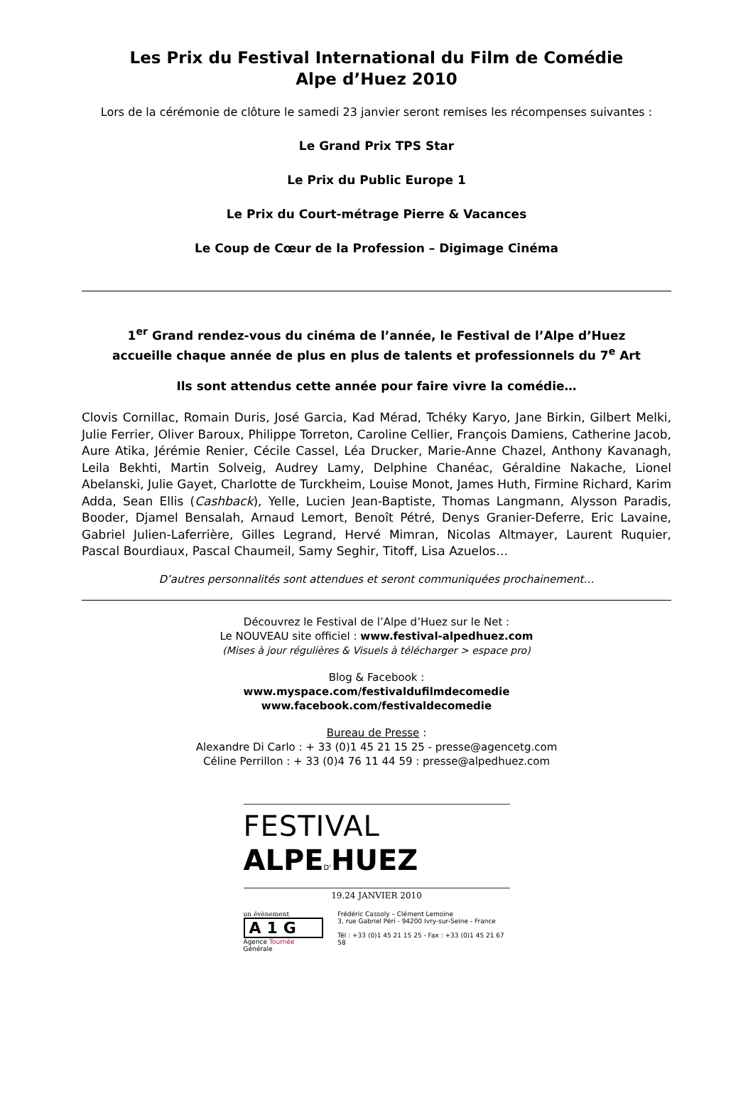Les Prix du Festival International du Film de Comédie
Alpe d’Huez 2010
Lors de la cérémonie de clôture le samedi 23 janvier seront remises les récompenses suivantes :
Le Grand Prix TPS Star
Le Prix du Public Europe 1
Le Prix du Court-métrage Pierre & Vacances
Le Coup de Cœur de la Profession – Digimage Cinéma
1<sup>er</sup> Grand rendez-vous du cinéma de l’année, le Festival de l’Alpe d’Huez
accueille chaque année de plus en plus de talents et professionnels du 7<sup>e</sup> Art
Ils sont attendus cette année pour faire vivre la comédie…
Clovis Cornillac, Romain Duris, José Garcia, Kad Mérad, Tchéky Karyo, Jane Birkin, Gilbert Melki, Julie Ferrier, Oliver Baroux, Philippe Torreton, Caroline Cellier, François Damiens, Catherine Jacob, Aure Atika, Jérémie Renier, Cécile Cassel, Léa Drucker, Marie-Anne Chazel, Anthony Kavanagh, Leila Bekhti, Martin Solveig, Audrey Lamy, Delphine Chanéac, Géraldine Nakache, Lionel Abelanski, Julie Gayet, Charlotte de Turckheim, Louise Monot, James Huth, Firmine Richard, Karim Adda, Sean Ellis (Cashback), Yelle, Lucien Jean-Baptiste, Thomas Langmann, Alysson Paradis, Booder, Djamel Bensalah, Arnaud Lemort, Benoît Pétré, Denys Granier-Deferre, Eric Lavaine, Gabriel Julien-Laferrière, Gilles Legrand, Hervé Mimran, Nicolas Altmayer, Laurent Ruquier, Pascal Bourdiaux, Pascal Chaumeil, Samy Seghir, Titoff, Lisa Azuelos…
D’autres personnalités sont attendues et seront communiquées prochainement…
Découvrez le Festival de l’Alpe d’Huez sur le Net :
Le NOUVEAU site officiel : www.festival-alpedhuez.com
(Mises à jour régulières & Visuels à télécharger > espace pro)
Blog & Facebook :
www.myspace.com/festivaldufilmdecomedie
www.facebook.com/festivaldecomedie
Bureau de Presse :
Alexandre Di Carlo : + 33 (0)1 45 21 15 25 - presse@agencetg.com
Céline Perrillon : + 33 (0)4 76 11 44 59 : presse@alpedhuez.com
FESTIVAL ALPE D'HUEZ
19.24 JANVIER 2010
un évènement
A1G
Agence Tournée Générale
Frédéric Cassoly – Clément Lemoine
3, rue Gabriel Péri - 94200 Ivry-sur-Seine - France
Tél : +33 (0)1 45 21 15 25 - Fax : +33 (0)1 45 21 67 58